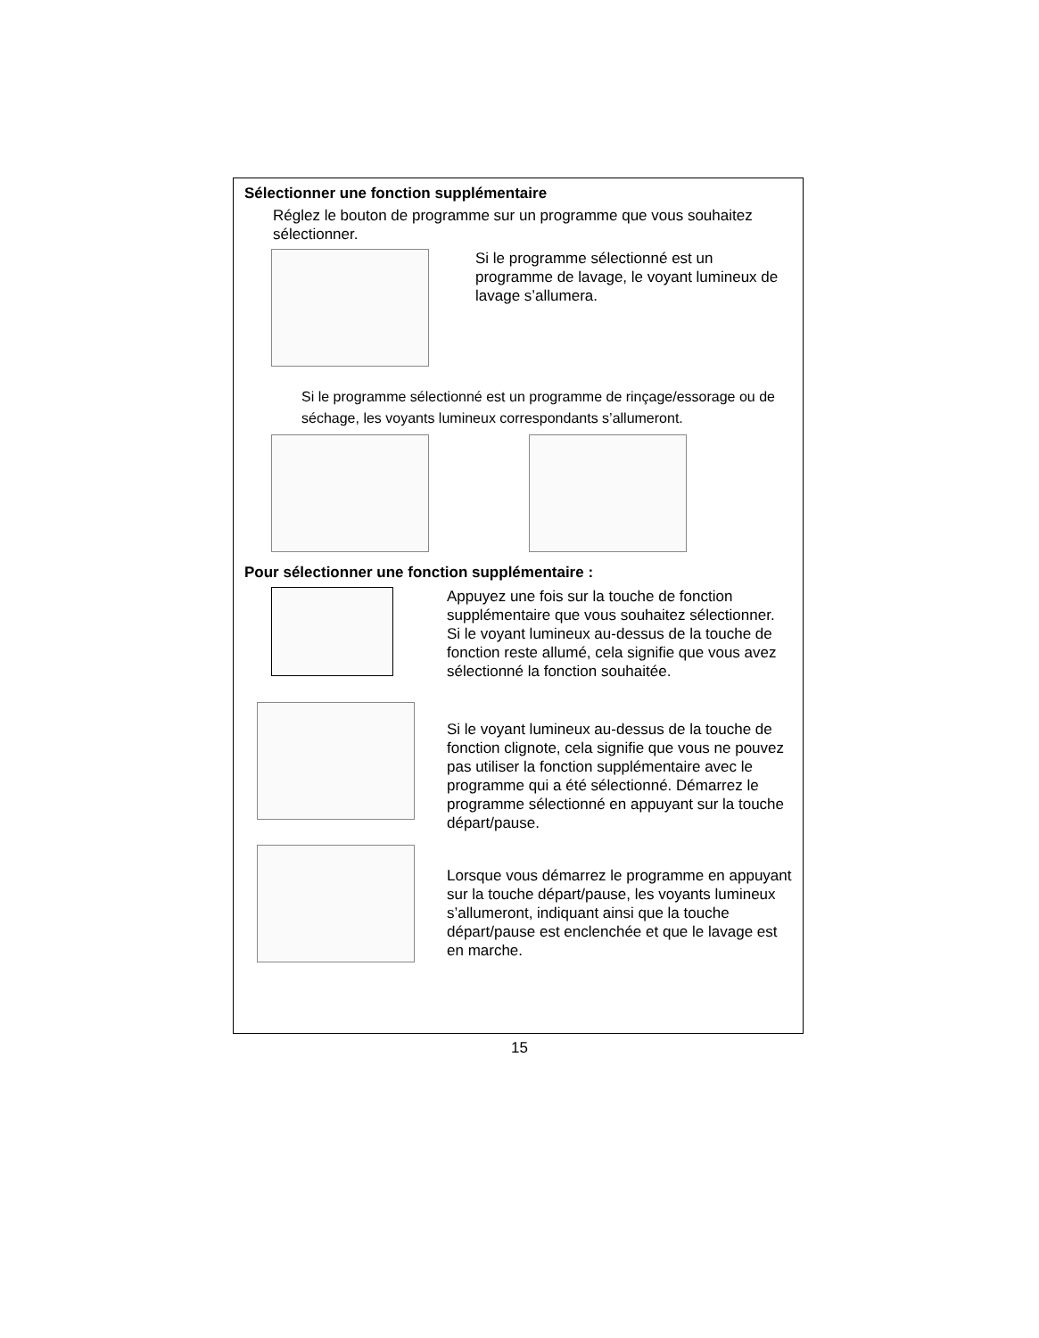Sélectionner une fonction supplémentaire
Réglez le bouton de programme sur un programme que vous souhaitez sélectionner.
Si le programme sélectionné est un programme de lavage, le voyant lumineux de lavage s’allumera.
Si le programme sélectionné est un programme de rinçage/essorage ou de séchage, les voyants lumineux correspondants s’allumeront.
Pour sélectionner une fonction supplémentaire :
Appuyez une fois sur la touche de fonction supplémentaire que vous souhaitez sélectionner. Si le voyant lumineux au-dessus de la touche de fonction reste allumé, cela signifie que vous avez sélectionné la fonction souhaitée.
Si le voyant lumineux au-dessus de la touche de fonction clignote, cela signifie que vous ne pouvez pas utiliser la fonction supplémentaire avec le programme qui a été sélectionné. Démarrez le programme sélectionné en appuyant sur la touche départ/pause.
Lorsque vous démarrez le programme en appuyant sur la touche départ/pause, les voyants lumineux s’allumeront, indiquant ainsi que la touche départ/pause est enclenchée et que le lavage est en marche.
15